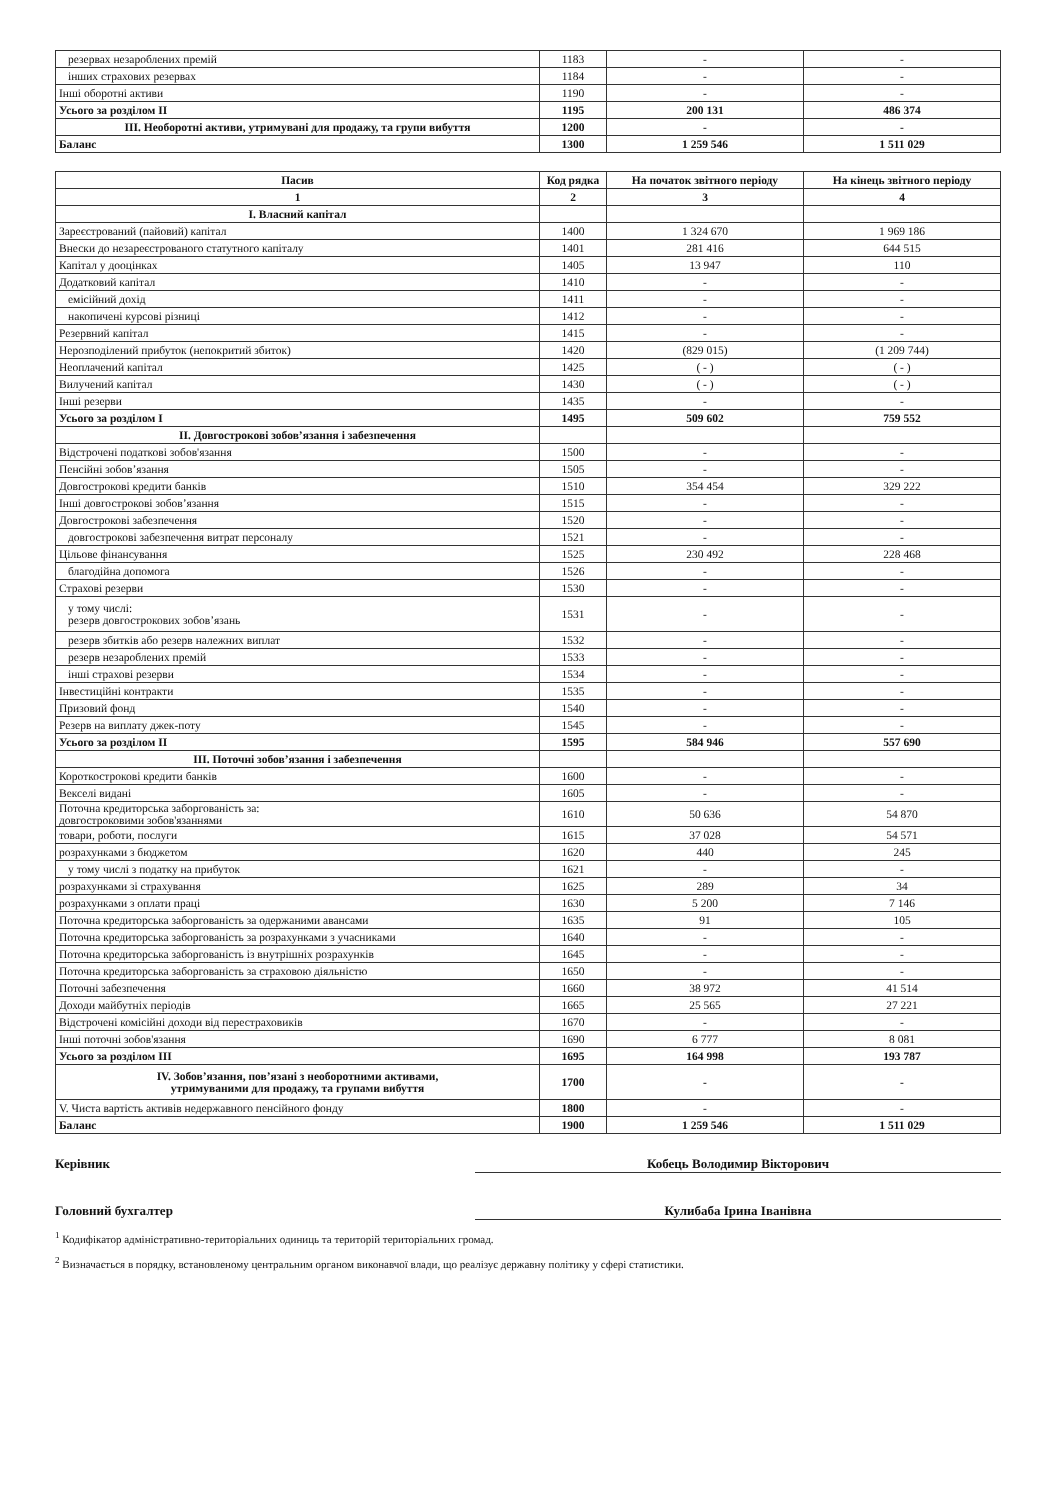| резервах незароблених премій | 1183 | - | - |
| інших страхових резервах | 1184 | - | - |
| Інші оборотні активи | 1190 | - | - |
| Усього за розділом II | 1195 | 200 131 | 486 374 |
| III. Необоротні активи, утримувані для продажу, та групи вибуття | 1200 | - | - |
| Баланс | 1300 | 1 259 546 | 1 511 029 |
| Пасив | Код рядка | На початок звітного періоду | На кінець звітного періоду |
| --- | --- | --- | --- |
| 1 | 2 | 3 | 4 |
| I. Власний капітал | | | |
| Зареєстрований (пайовий) капітал | 1400 | 1 324 670 | 1 969 186 |
| Внески до незареєстрованого статутного капіталу | 1401 | 281 416 | 644 515 |
| Капітал у дооцінках | 1405 | 13 947 | 110 |
| Додатковий капітал | 1410 | - | - |
| емісійний дохід | 1411 | - | - |
| накопичені курсові різниці | 1412 | - | - |
| Резервний капітал | 1415 | - | - |
| Нерозподілений прибуток (непокритий збиток) | 1420 | (829 015) | (1 209 744) |
| Неоплачений капітал | 1425 | ( - ) | ( - ) |
| Вилучений капітал | 1430 | ( - ) | ( - ) |
| Інші резерви | 1435 | - | - |
| Усього за розділом I | 1495 | 509 602 | 759 552 |
| II. Довгострокові зобов’язання і забезпечення | | | |
| Відстрочені податкові зобов'язання | 1500 | - | - |
| Пенсійні зобов’язання | 1505 | - | - |
| Довгострокові кредити банків | 1510 | 354 454 | 329 222 |
| Інші довгострокові зобов’язання | 1515 | - | - |
| Довгострокові забезпечення | 1520 | - | - |
| довгострокові забезпечення витрат персоналу | 1521 | - | - |
| Цільове фінансування | 1525 | 230 492 | 228 468 |
| благодійна допомога | 1526 | - | - |
| Страхові резерви | 1530 | - | - |
| у тому числі: резерв довгострокових зобов’язань | 1531 | - | - |
| резерв збитків або резерв належних виплат | 1532 | - | - |
| резерв незароблених премій | 1533 | - | - |
| інші страхові резерви | 1534 | - | - |
| Інвестиційні контракти | 1535 | - | - |
| Призовий фонд | 1540 | - | - |
| Резерв на виплату джек-поту | 1545 | - | - |
| Усього за розділом II | 1595 | 584 946 | 557 690 |
| III. Поточні зобов’язання і забезпечення | | | |
| Короткострокові кредити банків | 1600 | - | - |
| Векселі видані | 1605 | - | - |
| Поточна кредиторська заборгованість за: довгостроковими зобов'язаннями | 1610 | 50 636 | 54 870 |
| товари, роботи, послуги | 1615 | 37 028 | 54 571 |
| розрахунками з бюджетом | 1620 | 440 | 245 |
| у тому числі з податку на прибуток | 1621 | - | - |
| розрахунками зі страхування | 1625 | 289 | 34 |
| розрахунками з оплати праці | 1630 | 5 200 | 7 146 |
| Поточна кредиторська заборгованість за одержаними авансами | 1635 | 91 | 105 |
| Поточна кредиторська заборгованість за розрахунками з учасниками | 1640 | - | - |
| Поточна кредиторська заборгованість із внутрішніх розрахунків | 1645 | - | - |
| Поточна кредиторська заборгованість за страховою діяльністю | 1650 | - | - |
| Поточні забезпечення | 1660 | 38 972 | 41 514 |
| Доходи майбутніх періодів | 1665 | 25 565 | 27 221 |
| Відстрочені комісійні доходи від перестраховиків | 1670 | - | - |
| Інші поточні зобов'язання | 1690 | 6 777 | 8 081 |
| Усього за розділом III | 1695 | 164 998 | 193 787 |
| IV. Зобов’язання, пов’язані з необоротними активами, утримуваними для продажу, та групами вибуття | 1700 | - | - |
| V. Чиста вартість активів недержавного пенсійного фонду | 1800 | - | - |
| Баланс | 1900 | 1 259 546 | 1 511 029 |
Керівник Кобець Володимир Вікторович
Головний бухгалтер Кулибаба Ірина Іванівна
<sup>1</sup> Кодифікатор адміністративно-територіальних одиниць та територій територіальних громад.
<sup>2</sup> Визначається в порядку, встановленому центральним органом виконавчої влади, що реалізує державну політику у сфері статистики.